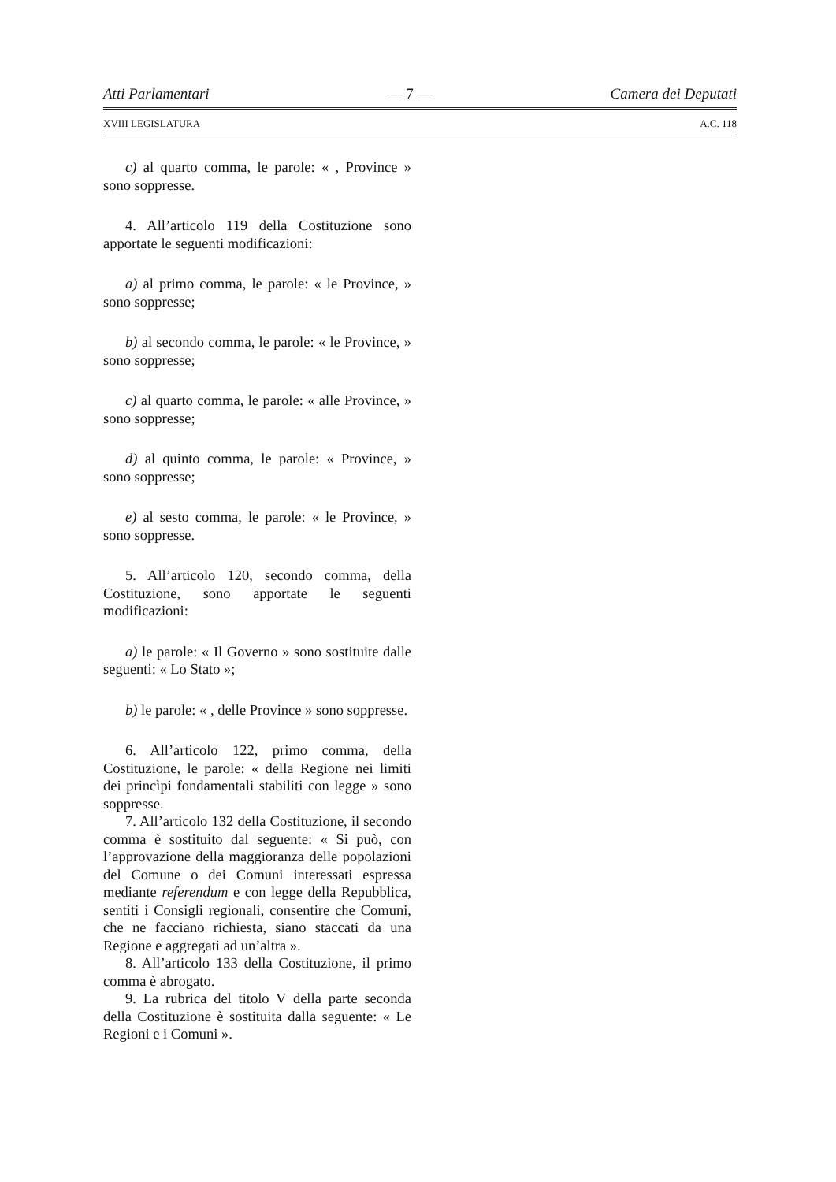Atti Parlamentari — 7 — Camera dei Deputati
XVIII LEGISLATURA A.C. 118
c) al quarto comma, le parole: « , Province » sono soppresse.
4. All’articolo 119 della Costituzione sono apportate le seguenti modificazioni:
a) al primo comma, le parole: « le Province, » sono soppresse;
b) al secondo comma, le parole: « le Province, » sono soppresse;
c) al quarto comma, le parole: « alle Province, » sono soppresse;
d) al quinto comma, le parole: « Province, » sono soppresse;
e) al sesto comma, le parole: « le Province, » sono soppresse.
5. All’articolo 120, secondo comma, della Costituzione, sono apportate le seguenti modificazioni:
a) le parole: « Il Governo » sono sostituite dalle seguenti: « Lo Stato »;
b) le parole: « , delle Province » sono soppresse.
6. All’articolo 122, primo comma, della Costituzione, le parole: « della Regione nei limiti dei princìpi fondamentali stabiliti con legge » sono soppresse.
7. All’articolo 132 della Costituzione, il secondo comma è sostituito dal seguente: « Si può, con l’approvazione della maggioranza delle popolazioni del Comune o dei Comuni interessati espressa mediante referendum e con legge della Repubblica, sentiti i Consigli regionali, consentire che Comuni, che ne facciano richiesta, siano staccati da una Regione e aggregati ad un’altra ».
8. All’articolo 133 della Costituzione, il primo comma è abrogato.
9. La rubrica del titolo V della parte seconda della Costituzione è sostituita dalla seguente: « Le Regioni e i Comuni ».